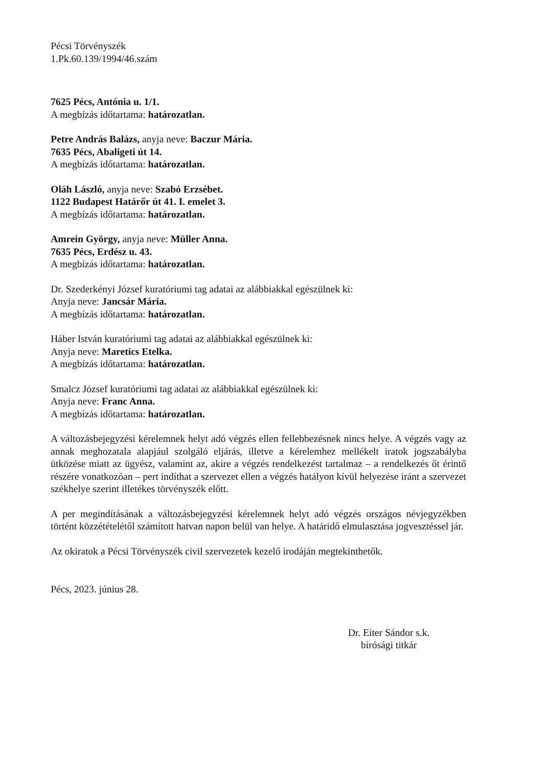Pécsi Törvényszék
1.Pk.60.139/1994/46.szám
7625 Pécs, Antónia u. 1/1.
A megbízás időtartama: határozatlan.
Petre András Balázs, anyja neve: Baczur Mária.
7635 Pécs, Abaligeti út 14.
A megbízás időtartama: határozatlan.
Oláh László, anyja neve: Szabó Erzsébet.
1122 Budapest Határőr út 41. I. emelet 3.
A megbízás időtartama: határozatlan.
Amrein György, anyja neve: Müller Anna.
7635 Pécs, Erdész u. 43.
A megbízás időtartama: határozatlan.
Dr. Szederkényi József kuratóriumi tag adatai az alábbiakkal egészülnek ki:
Anyja neve: Jancsár Mária.
A megbízás időtartama: határozatlan.
Háber István kuratóriumi tag adatai az alábbiakkal egészülnek ki:
Anyja neve: Maretics Etelka.
A megbízás időtartama: határozatlan.
Smalcz József kuratóriumi tag adatai az alábbiakkal egészülnek ki:
Anyja neve: Franc Anna.
A megbízás időtartama: határozatlan.
A változásbejegyzési kérelemnek helyt adó végzés ellen fellebbezésnek nincs helye. A végzés vagy az annak meghozatala alapjául szolgáló eljárás, illetve a kérelemhez mellékelt iratok jogszabályba ütközése miatt az ügyész, valamint az, akire a végzés rendelkezést tartalmaz – a rendelkezés őt érintő részére vonatkozóan – pert indíthat a szervezet ellen a végzés hatályon kívül helyezése iránt a szervezet székhelye szerint illetékes törvényszék előtt.
A per megindításának a változásbejegyzési kérelemnek helyt adó végzés országos névjegyzékben történt közzétételétől számított hatvan napon belül van helye. A határidő elmulasztása jogvesztéssel jár.
Az okiratok a Pécsi Törvényszék civil szervezetek kezelő irodáján megtekinthetők.
Pécs, 2023. június 28.
Dr. Eiter Sándor s.k.
bírósági titkár